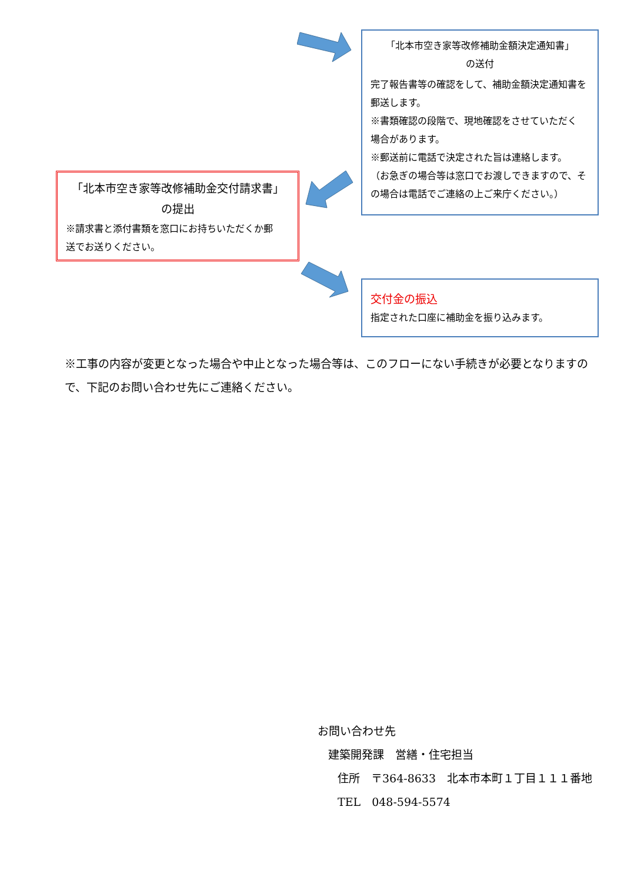「北本市空き家等改修補助金額決定通知書」
の送付
完了報告書等の確認をして、補助金額決定通知書を郵送します。
※書類確認の段階で、現地確認をさせていただく　場合があります。
※郵送前に電話で決定された旨は連絡します。
（お急ぎの場合等は窓口でお渡しできますので、その場合は電話でご連絡の上ご来庁ください。）
「北本市空き家等改修補助金交付請求書」
の提出
※請求書と添付書類を窓口にお持ちいただくか郵　送でお送りください。
交付金の振込
指定された口座に補助金を振り込みます。
※工事の内容が変更となった場合や中止となった場合等は、このフローにない手続きが必要となりますので、下記のお問い合わせ先にご連絡ください。
お問い合わせ先
建築開発課　営繕・住宅担当
住所　〒364-8633　北本市本町１丁目１１１番地
TEL　048-594-5574